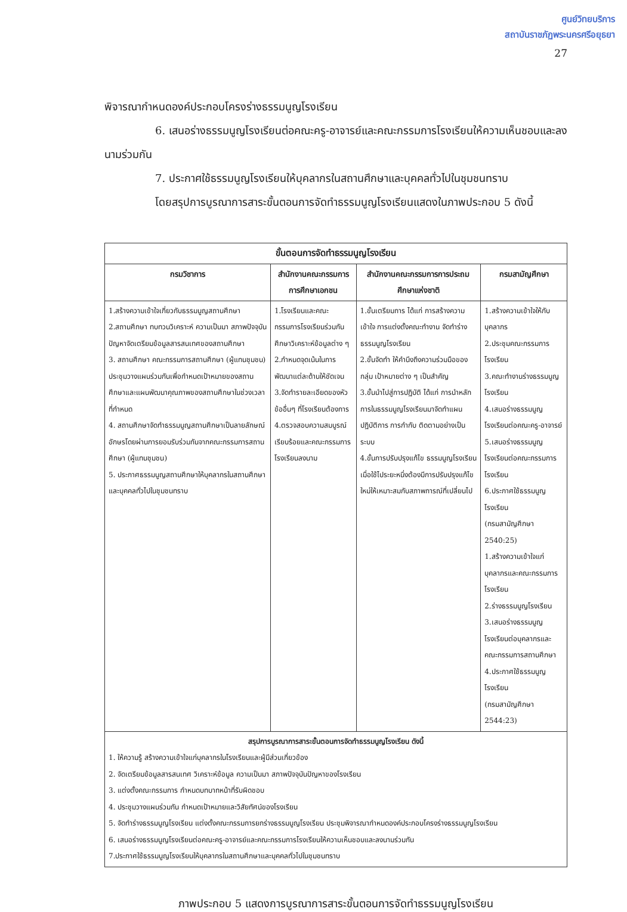ศูนย์วิทยบริการ
สถาบันราชภัฏพระนครศรีอยุธยา
27
พิจารณากำหนดองค์ประกอบโครงร่างธรรมนูญโรงเรียน
6. เสนอร่างธรรมนูญโรงเรียนต่อคณะครู-อาจารย์และคณะกรรมการโรงเรียนให้ความเห็นชอบและลงนามร่วมกัน
7. ประกาศใช้ธรรมนูญโรงเรียนให้บุคลากรในสถานศึกษาและบุคคลทั่วไปในชุมชนทราบ
โดยสรุปการบูรณาการสาระขั้นตอนการจัดทำธรรมนูญโรงเรียนแสดงในภาพประกอบ 5 ดังนี้
| ขั้นตอนการจัดทำธรรมนูญโรงเรียน | | | |
| --- | --- | --- | --- |
| กรมวิชาการ | สำนักงานคณะกรรมการการศึกษาเอกชน | สำนักงานคณะกรรมการการประถมศึกษาแห่งชาติ | กรมสามัญศึกษา |
| 1.สร้างความเข้าใจเกี่ยวกับธรรมนูญสถานศึกษา 2.สถานศึกษา ทบทวนวิเคราะห์ ความเป็นมา สภาพปัจจุบันปัญหาจัดเตรียมข้อมูลสารสนเทศของสถานศึกษา 3. สถานศึกษา คณะกรรมการสถานศึกษา (ผู้แทนชุมชน) ประชุมวางแผนร่วมกันเพื่อกำหนดเป้าหมายของสถานศึกษาและแผนพัฒนาคุณภาพของสถานศึกษาในช่วงเวลาที่กำหนด 4. สถานศึกษาจัดทำธรรมนูญสถานศึกษาเป็นลายลักษณ์อักษรโดยผ่านการยอมรับร่วมกันจากคณะกรรมการสถานศึกษา (ผู้แทนชุมชน) 5. ประกาศธรรมนูญสถานศึกษาให้บุคลากรในสถานศึกษาและบุคคลทั่วไปในชุมชนทราบ | 1.โรงเรียนและคณะกรรมการโรงเรียนร่วมกันศึกษาวิเคราะห์ข้อมูลต่าง ๆ 2.กำหนดจุดเน้นในการพัฒนาแต่ละด้านให้ชัดเจน 3.จัดทำรายละเอียดของหัวข้ออื่นๆ ที่โรงเรียนต้องการ 4.ตรวจสอบความสมบูรณ์เรียบร้อยและคณะกรรมการโรงเรียนลงนาม | 1.ขั้นเตรียมการ ได้แก่ การสร้างความเข้าใจ การแต่งตั้งคณะทำงาน จัดทำร่างธรรมนูญโรงเรียน 2.ขั้นจัดทำ ให้คำนึงถึงความร่วมมือของกลุ่ม เป้าหมายต่าง ๆ เป็นสำคัญ 3.ขั้นนำไปสู่การปฏิบัติ ได้แก่ การนำหลักการในธรรมนูญโรงเรียนมาจัดทำแผนปฏิบัติการ การกำกับ ติดตามอย่างเป็นระบบ 4.ขั้นการปรับปรุงแก้ไข ธรรมนูญโรงเรียนเมื่อใช้ไประยะหนึ่งต้องมีการปรับปรุงแก้ไขใหม่ให้เหมาะสมกับสภาพการณ์ที่เปลี่ยนไป | 1.สร้างความเข้าใจให้กับบุคลากร 2.ประชุมคณะกรรมการโรงเรียน 3.คณะทำงานร่างธรรมนูญ โรงเรียน 4.เสนอร่างธรรมนูญโรงเรียนต่อคณะครู-อาจารย์ 5.เสนอร่างธรรมนูญโรงเรียนต่อคณะกรรมการโรงเรียน 6.ประกาศใช้ธรรมนูญโรงเรียน (กรมสามัญศึกษา 2540:25) 1.สร้างความเข้าใจแก่บุคลากรและคณะกรรมการโรงเรียน 2.ร่างธรรมนูญโรงเรียน 3.เสนอร่างธรรมนูญโรงเรียนต่อบุคลากรและคณะกรรมการสถานศึกษา 4.ประกาศใช้ธรรมนูญโรงเรียน (กรมสามัญศึกษา 2544:23) |
| สรุปการบูรณาการสาระขั้นตอนการจัดทำธรรมนูญโรงเรียน ดังนี้ 1. ให้ความรู้ สร้างความเข้าใจแก่บุคลากรในโรงเรียนและผู้มีส่วนเกี่ยวข้อง 2. จัดเตรียมข้อมูลสารสนเทศ วิเคราะห์ข้อมูล ความเป็นมา สภาพปัจจุบันปัญหาของโรงเรียน 3. แต่งตั้งคณะกรรมการ กำหนดบทบาทหน้าที่รับผิดชอบ 4. ประชุมวางแผนร่วมกัน กำหนดเป้าหมายและวิสัยทัศน์ของโรงเรียน 5. จัดทำร่างธรรมนูญโรงเรียน แต่งตั้งคณะกรรมการยกร่างธรรมนูญโรงเรียน ประชุมพิจารณากำหนดองค์ประกอบโครงร่างธรรมนูญโรงเรียน 6. เสนอร่างธรรมนูญโรงเรียนต่อคณะครู-อาจารย์และคณะกรรมการโรงเรียนให้ความเห็นชอบและลงนามร่วมกัน 7.ประกาศใช้ธรรมนูญโรงเรียนให้บุคลากรในสถานศึกษาและบุคคลทั่วไปในชุมชนทราบ | | | |
ภาพประกอบ 5 แสดงการบูรณาการสาระขั้นตอนการจัดทำธรรมนูญโรงเรียน